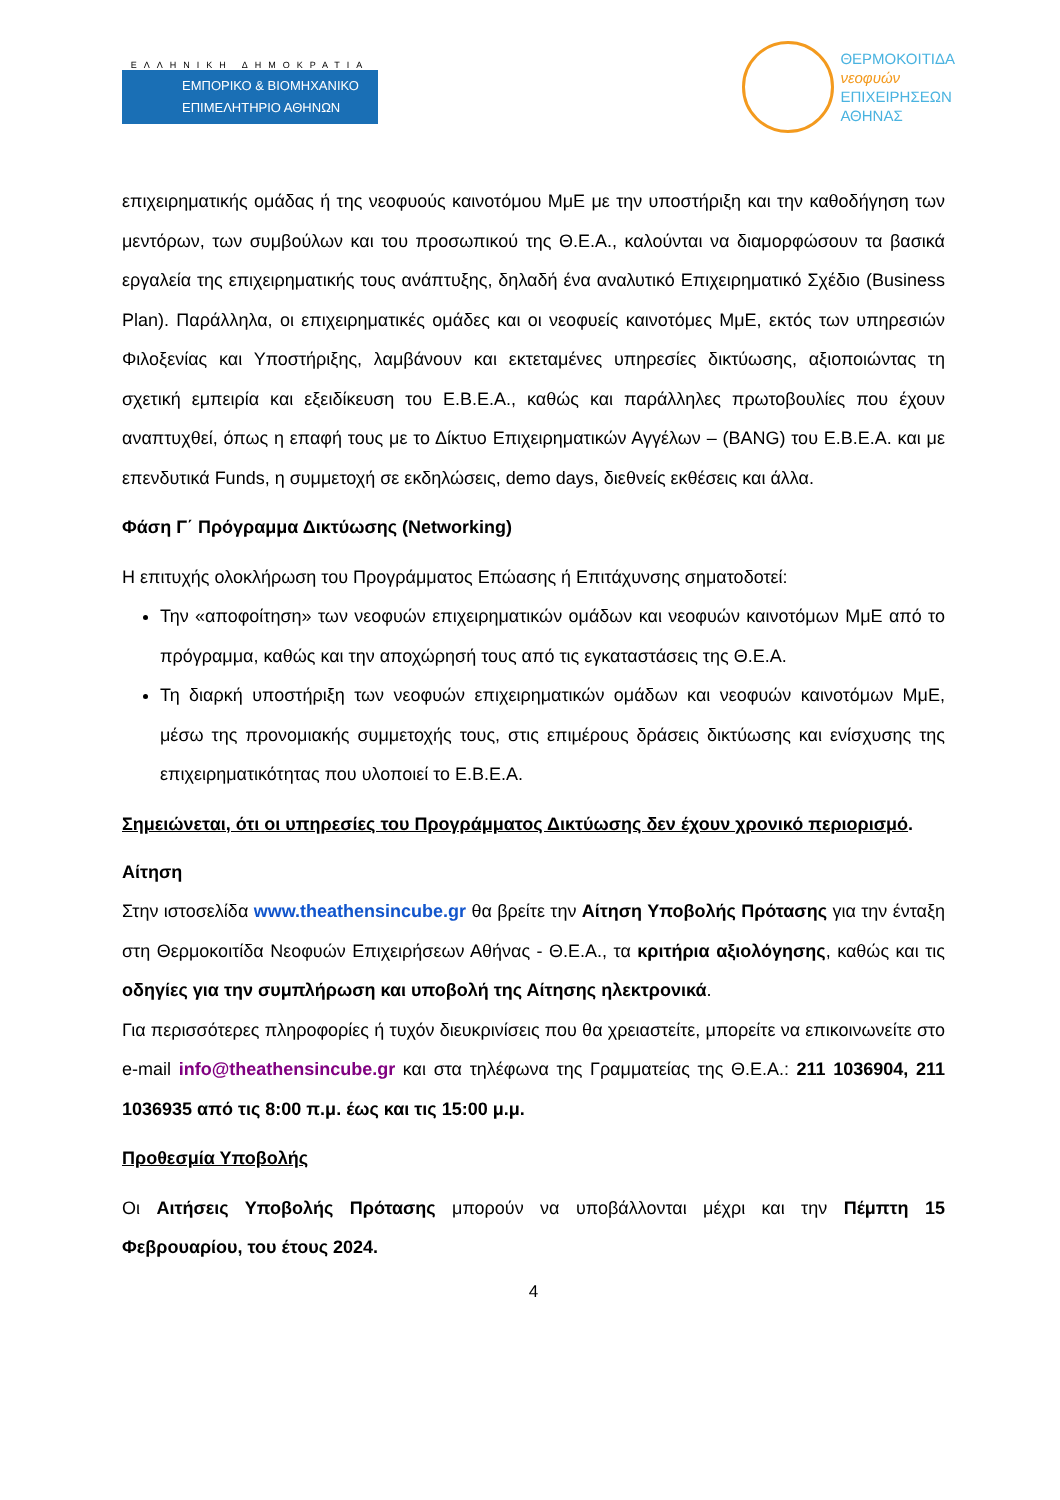ΕΛΛΗΝΙΚΗ ΔΗΜΟΚΡΑΤΙΑ
ΕΜΠΟΡΙΚΟ & ΒΙΟΜΗΧΑΝΙΚΟ
ΕΠΙΜΕΛΗΤΗΡΙΟ ΑΘΗΝΩΝ
ΘΕΡΜΟΚΟΙΤΙΔΑ
νεοφυών
ΕΠΙΧΕΙΡΗΣΕΩΝ
ΑΘΗΝΑΣ
επιχειρηματικής ομάδας ή της νεοφυούς καινοτόμου ΜμΕ με την υποστήριξη και την καθοδήγηση των μεντόρων, των συμβούλων και του προσωπικού της Θ.Ε.Α., καλούνται να διαμορφώσουν τα βασικά εργαλεία της επιχειρηματικής τους ανάπτυξης, δηλαδή ένα αναλυτικό Επιχειρηματικό Σχέδιο (Business Plan). Παράλληλα, οι επιχειρηματικές ομάδες και οι νεοφυείς καινοτόμες ΜμΕ, εκτός των υπηρεσιών Φιλοξενίας και Υποστήριξης, λαμβάνουν και εκτεταμένες υπηρεσίες δικτύωσης, αξιοποιώντας τη σχετική εμπειρία και εξειδίκευση του Ε.Β.Ε.Α., καθώς και παράλληλες πρωτοβουλίες που έχουν αναπτυχθεί, όπως η επαφή τους με το Δίκτυο Επιχειρηματικών Αγγέλων – (BANG) του Ε.Β.Ε.Α. και με επενδυτικά Funds, η συμμετοχή σε εκδηλώσεις, demo days, διεθνείς εκθέσεις και άλλα.
Φάση Γ΄ Πρόγραμμα Δικτύωσης (Networking)
Η επιτυχής ολοκλήρωση του Προγράμματος Επώασης ή Επιτάχυνσης σηματοδοτεί:
Την «αποφοίτηση» των νεοφυών επιχειρηματικών ομάδων και νεοφυών καινοτόμων ΜμΕ από το πρόγραμμα, καθώς και την αποχώρησή τους από τις εγκαταστάσεις της Θ.Ε.Α.
Τη διαρκή υποστήριξη των νεοφυών επιχειρηματικών ομάδων και νεοφυών καινοτόμων ΜμΕ, μέσω της προνομιακής συμμετοχής τους, στις επιμέρους δράσεις δικτύωσης και ενίσχυσης της επιχειρηματικότητας που υλοποιεί το Ε.Β.Ε.Α.
Σημειώνεται, ότι οι υπηρεσίες του Προγράμματος Δικτύωσης δεν έχουν χρονικό περιορισμό.
Αίτηση
Στην ιστοσελίδα www.theathensincube.gr θα βρείτε την Αίτηση Υποβολής Πρότασης για την ένταξη στη Θερμοκοιτίδα Νεοφυών Επιχειρήσεων Αθήνας - Θ.Ε.Α., τα κριτήρια αξιολόγησης, καθώς και τις οδηγίες για την συμπλήρωση και υποβολή της Αίτησης ηλεκτρονικά.
Για περισσότερες πληροφορίες ή τυχόν διευκρινίσεις που θα χρειαστείτε, μπορείτε να επικοινωνείτε στο e-mail info@theathensincube.gr και στα τηλέφωνα της Γραμματείας της Θ.Ε.Α.: 211 1036904, 211 1036935 από τις 8:00 π.μ. έως και τις 15:00 μ.μ.
Προθεσμία Υποβολής
Οι Αιτήσεις Υποβολής Πρότασης μπορούν να υποβάλλονται μέχρι και την Πέμπτη 15 Φεβρουαρίου, του έτους 2024.
4